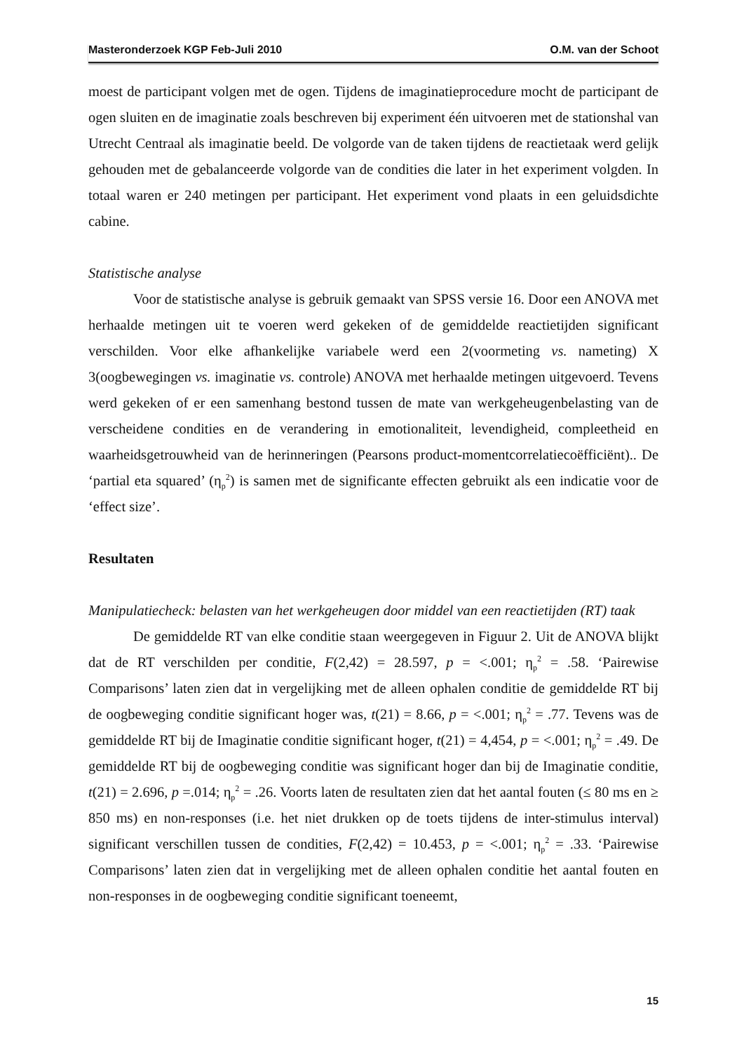Masteronderzoek KGP Feb-Juli 2010 O.M. van der Schoot
moest de participant volgen met de ogen. Tijdens de imaginatieprocedure mocht de participant de ogen sluiten en de imaginatie zoals beschreven bij experiment één uitvoeren met de stationshal van Utrecht Centraal als imaginatie beeld. De volgorde van de taken tijdens de reactietaak werd gelijk gehouden met de gebalanceerde volgorde van de condities die later in het experiment volgden. In totaal waren er 240 metingen per participant. Het experiment vond plaats in een geluidsdichte cabine.
Statistische analyse
Voor de statistische analyse is gebruik gemaakt van SPSS versie 16. Door een ANOVA met herhaalde metingen uit te voeren werd gekeken of de gemiddelde reactietijden significant verschilden. Voor elke afhankelijke variabele werd een 2(voormeting vs. nameting) X 3(oogbewegingen vs. imaginatie vs. controle) ANOVA met herhaalde metingen uitgevoerd. Tevens werd gekeken of er een samenhang bestond tussen de mate van werkgeheugenbelasting van de verscheidene condities en de verandering in emotionaliteit, levendigheid, compleetheid en waarheidsgetrouwheid van de herinneringen (Pearsons product-momentcorrelatiecoëfficiënt).. De ‘partial eta squared’ (η<sub>p</sub><sup>2</sup>) is samen met de significante effecten gebruikt als een indicatie voor de ‘effect size’.
Resultaten
Manipulatiecheck: belasten van het werkgeheugen door middel van een reactietijden (RT) taak
De gemiddelde RT van elke conditie staan weergegeven in Figuur 2. Uit de ANOVA blijkt dat de RT verschilden per conditie, F(2,42) = 28.597, p = <.001; η<sub>p</sub><sup>2</sup> = .58. ‘Pairewise Comparisons’ laten zien dat in vergelijking met de alleen ophalen conditie de gemiddelde RT bij de oogbeweging conditie significant hoger was, t(21) = 8.66, p = <.001; η<sub>p</sub><sup>2</sup> = .77. Tevens was de gemiddelde RT bij de Imaginatie conditie significant hoger, t(21) = 4,454, p = <.001; η<sub>p</sub><sup>2</sup> = .49. De gemiddelde RT bij de oogbeweging conditie was significant hoger dan bij de Imaginatie conditie, t(21) = 2.696, p =.014; η<sub>p</sub><sup>2</sup> = .26. Voorts laten de resultaten zien dat het aantal fouten (≤ 80 ms en ≥ 850 ms) en non-responses (i.e. het niet drukken op de toets tijdens de inter-stimulus interval) significant verschillen tussen de condities, F(2,42) = 10.453, p = <.001; η<sub>p</sub><sup>2</sup> = .33. ‘Pairewise Comparisons’ laten zien dat in vergelijking met de alleen ophalen conditie het aantal fouten en non-responses in de oogbeweging conditie significant toeneemt,
15